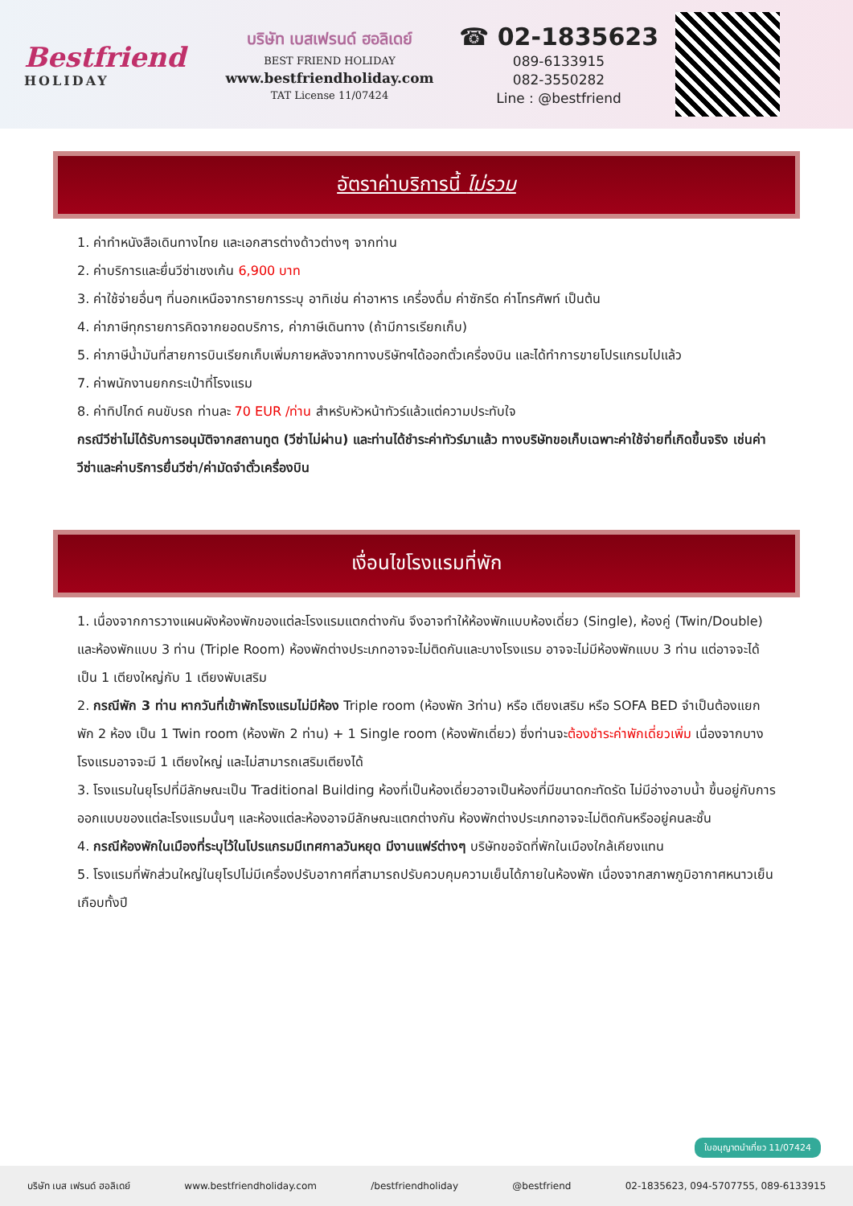Bestfriend
HOLIDAY
บริษัท เบสเฟรนด์ ฮอลิเดย์
BEST FRIEND HOLIDAY
www.bestfriendholiday.com
TAT License 11/07424
☎ 02-1835623
089-6133915
082-3550282
Line : @bestfriend
อัตราค่าบริการนี้ ไม่รวม
1. ค่าทำหนังสือเดินทางไทย และเอกสารต่างด้าวต่างๆ จากท่าน
2. ค่าบริการและยื่นวีซ่าเชงเก้น 6,900 บาท
3. ค่าใช้จ่ายอื่นๆ ที่นอกเหนือจากรายการระบุ อาทิเช่น ค่าอาหาร เครื่องดื่ม ค่าซักรีด ค่าโทรศัพท์ เป็นต้น
4. ค่าภาษีทุกรายการคิดจากยอดบริการ, ค่าภาษีเดินทาง (ถ้ามีการเรียกเก็บ)
5. ค่าภาษีน้ำมันที่สายการบินเรียกเก็บเพิ่มภายหลังจากทางบริษัทฯได้ออกตั๋วเครื่องบิน และได้ทำการขายโปรแกรมไปแล้ว
7. ค่าพนักงานยกกระเป๋าที่โรงแรม
8. ค่าทิปไกด์ คนขับรถ ท่านละ 70 EUR /ท่าน สำหรับหัวหน้าทัวร์แล้วแต่ความประทับใจ
กรณีวีซ่าไม่ได้รับการอนุมัติจากสถานทูต (วีซ่าไม่ผ่าน) และท่านได้ชำระค่าทัวร์มาแล้ว ทางบริษัทขอเก็บเฉพาะค่าใช้จ่ายที่เกิดขึ้นจริง เช่นค่าวีซ่าและค่าบริการยื่นวีซ่า/ค่ามัดจำตั๋วเครื่องบิน
เงื่อนไขโรงแรมที่พัก
1. เนื่องจากการวางแผนผังห้องพักของแต่ละโรงแรมแตกต่างกัน จึงอาจทำให้ห้องพักแบบห้องเดี่ยว (Single), ห้องคู่ (Twin/Double) และห้องพักแบบ 3 ท่าน (Triple Room) ห้องพักต่างประเภทอาจจะไม่ติดกันและบางโรงแรม อาจจะไม่มีห้องพักแบบ 3 ท่าน แต่อาจจะได้เป็น 1 เตียงใหญ่กับ 1 เตียงพับเสริม
2. กรณีพัก 3 ท่าน หากวันที่เข้าพักโรงแรมไม่มีห้อง Triple room (ห้องพัก 3ท่าน) หรือ เตียงเสริม หรือ SOFA BED จำเป็นต้องแยกพัก 2 ห้อง เป็น 1 Twin room (ห้องพัก 2 ท่าน) + 1 Single room (ห้องพักเดี่ยว) ซึ่งท่านจะต้องชำระค่าพักเดี่ยวเพิ่ม เนื่องจากบางโรงแรมอาจจะมี 1 เตียงใหญ่ และไม่สามารถเสริมเตียงได้
3. โรงแรมในยุโรปที่มีลักษณะเป็น Traditional Building ห้องที่เป็นห้องเดี่ยวอาจเป็นห้องที่มีขนาดกะทัดรัด ไม่มีอ่างอาบน้ำ ขึ้นอยู่กับการออกแบบของแต่ละโรงแรมนั้นๆ และห้องแต่ละห้องอาจมีลักษณะแตกต่างกัน ห้องพักต่างประเภทอาจจะไม่ติดกันหรืออยู่คนละชั้น
4. กรณีห้องพักในเมืองที่ระบุไว้ในโปรแกรมมีเทศกาลวันหยุด มีงานแฟร์ต่างๆ บริษัทขอจัดที่พักในเมืองใกล้เคียงแทน
5. โรงแรมที่พักส่วนใหญ่ในยุโรปไม่มีเครื่องปรับอากาศที่สามารถปรับควบคุมความเย็นได้ภายในห้องพัก เนื่องจากสภาพภูมิอากาศหนาวเย็นเกือบทั้งปี
ใบอนุญาตนำเที่ยว 11/07424
บริษัท เบส เฟรนด์ ฮอลิเดย์ www.bestfriendholiday.com /bestfriendholiday @bestfriend 02-1835623, 094-5707755, 089-6133915